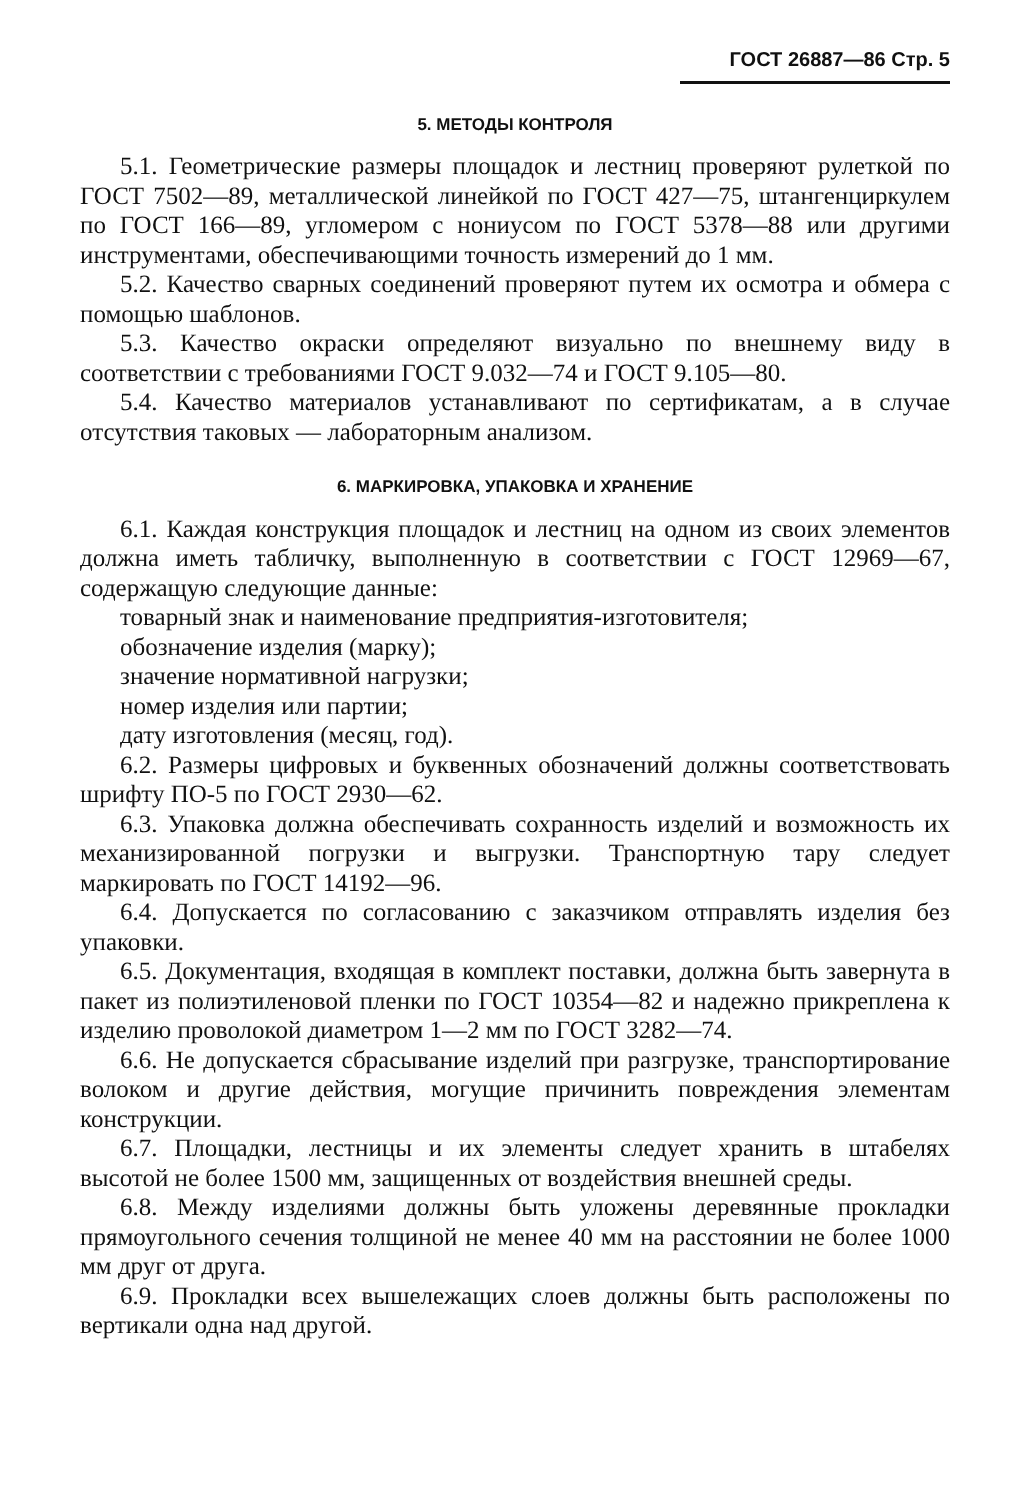ГОСТ 26887—86 Стр. 5
5. МЕТОДЫ КОНТРОЛЯ
5.1. Геометрические размеры площадок и лестниц проверяют рулеткой по ГОСТ 7502—89, металлической линейкой по ГОСТ 427—75, штангенциркулем по ГОСТ 166—89, угломером с нониусом по ГОСТ 5378—88 или другими инструментами, обеспечивающими точность измерений до 1 мм.
5.2. Качество сварных соединений проверяют путем их осмотра и обмера с помощью шаблонов.
5.3. Качество окраски определяют визуально по внешнему виду в соответствии с требованиями ГОСТ 9.032—74 и ГОСТ 9.105—80.
5.4. Качество материалов устанавливают по сертификатам, а в случае отсутствия таковых — лабораторным анализом.
6. МАРКИРОВКА, УПАКОВКА И ХРАНЕНИЕ
6.1. Каждая конструкция площадок и лестниц на одном из своих элементов должна иметь табличку, выполненную в соответствии с ГОСТ 12969—67, содержащую следующие данные:
товарный знак и наименование предприятия-изготовителя;
обозначение изделия (марку);
значение нормативной нагрузки;
номер изделия или партии;
дату изготовления (месяц, год).
6.2. Размеры цифровых и буквенных обозначений должны соответствовать шрифту ПО-5 по ГОСТ 2930—62.
6.3. Упаковка должна обеспечивать сохранность изделий и возможность их механизированной погрузки и выгрузки. Транспортную тару следует маркировать по ГОСТ 14192—96.
6.4. Допускается по согласованию с заказчиком отправлять изделия без упаковки.
6.5. Документация, входящая в комплект поставки, должна быть завернута в пакет из полиэтиленовой пленки по ГОСТ 10354—82 и надежно прикреплена к изделию проволокой диаметром 1—2 мм по ГОСТ 3282—74.
6.6. Не допускается сбрасывание изделий при разгрузке, транспортирование волоком и другие действия, могущие причинить повреждения элементам конструкции.
6.7. Площадки, лестницы и их элементы следует хранить в штабелях высотой не более 1500 мм, защищенных от воздействия внешней среды.
6.8. Между изделиями должны быть уложены деревянные прокладки прямоугольного сечения толщиной не менее 40 мм на расстоянии не более 1000 мм друг от друга.
6.9. Прокладки всех вышележащих слоев должны быть расположены по вертикали одна над другой.